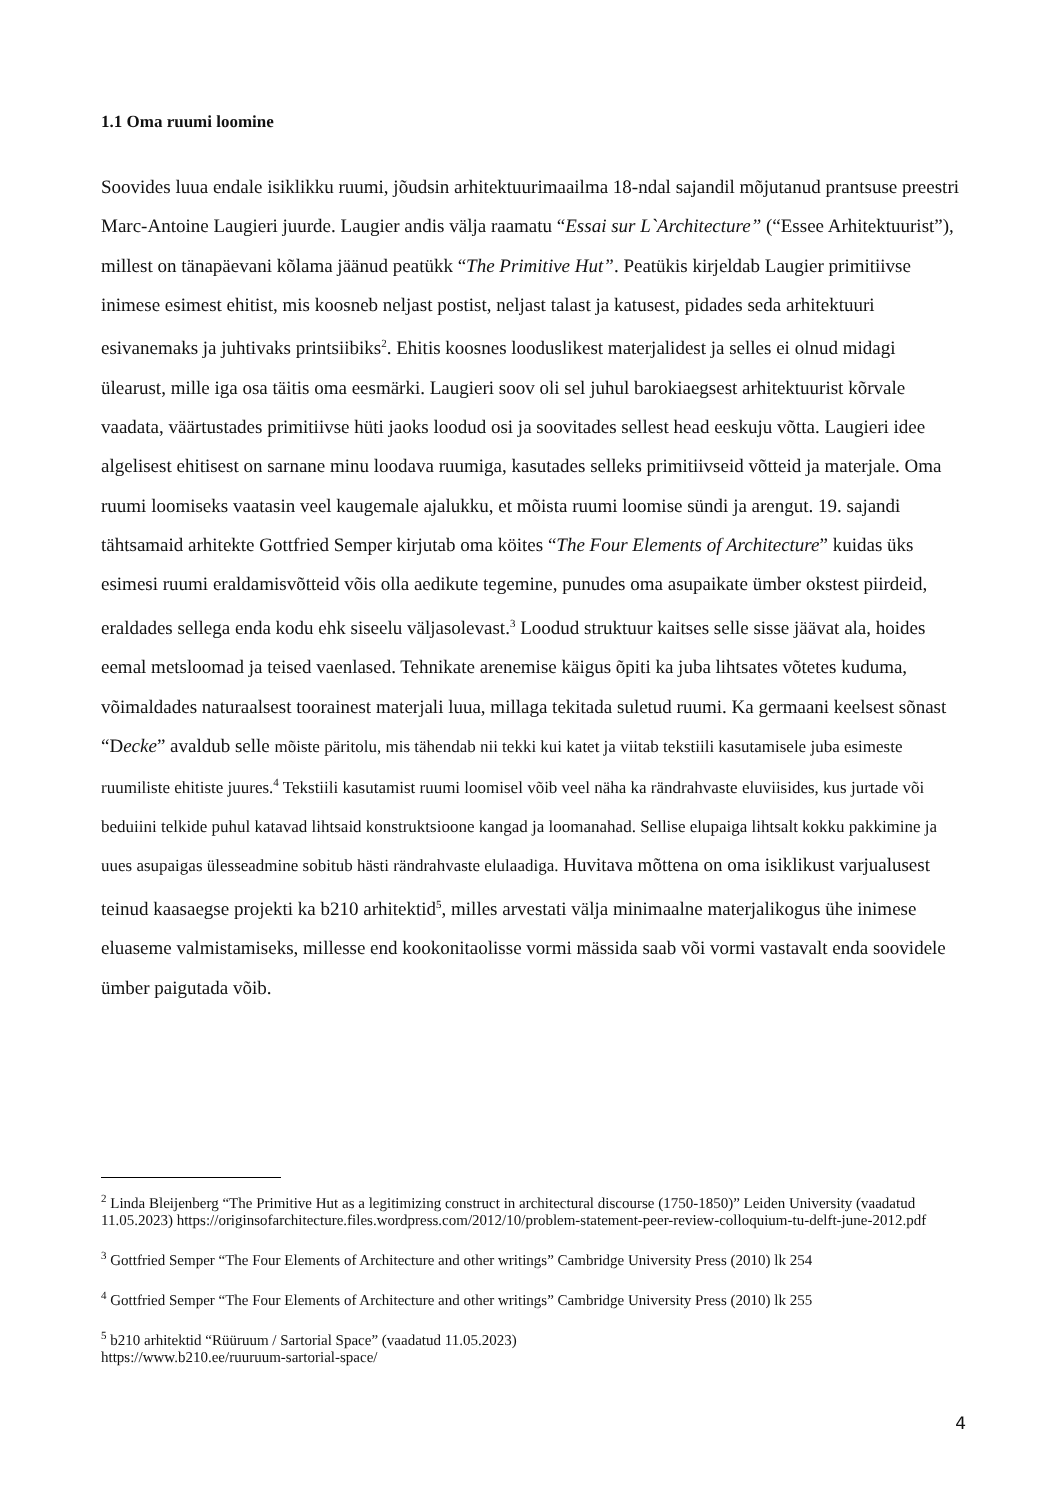1.1 Oma ruumi loomine
Soovides luua endale isiklikku ruumi, jõudsin arhitektuurimaailma 18-ndal sajandil mõjutanud prantsuse preestri Marc-Antoine Laugieri juurde. Laugier andis välja raamatu “Essai sur L`Architecture” (“Essee Arhitektuurist”), millest on tänapäevani kõlama jäänud peatükk “The Primitive Hut”. Peatükis kirjeldab Laugier primitiivse inimese esimest ehitist, mis koosneb neljast postist, neljast talast ja katusest, pidades seda arhitektuuri esivanemaks ja juhtivaks printsiibiks<sup>2</sup>. Ehitis koosnes looduslikest materjalidest ja selles ei olnud midagi ülearust, mille iga osa täitis oma eesmärki. Laugieri soov oli sel juhul barokiaegsest arhitektuurist kõrvale vaadata, väärtustades primitiivse hüti jaoks loodud osi ja soovitades sellest head eeskuju võtta. Laugieri idee algelisest ehitisest on sarnane minu loodava ruumiga, kasutades selleks primitiivseid võtteid ja materjale. Oma ruumi loomiseks vaatasin veel kaugemale ajalukku, et mõista ruumi loomise sündi ja arengut. 19. sajandi tähtsamaid arhitekte Gottfried Semper kirjutab oma köites “The Four Elements of Architecture” kuidas üks esimesi ruumi eraldamisvõtteid võis olla aedikute tegemine, punudes oma asupaikate ümber okstest piirdeid, eraldades sellega enda kodu ehk siseelu väljasolevast.<sup>3</sup> Loodud struktuur kaitses selle sisse jäävat ala, hoides eemal metsloomad ja teised vaenlased. Tehnikate arenemise käigus õpiti ka juba lihtsates võtetes kuduma, võimaldades naturaalsest toorainest materjali luua, millaga tekitada suletud ruumi. Ka germaani keelsest sõnast “Decke” avaldub selle mõiste päritolu, mis tähendab nii tekki kui katet ja viitab tekstiili kasutamisele juba esimeste ruumiliste ehitiste juures.<sup>4</sup> Tekstiili kasutamist ruumi loomisel võib veel näha ka rändrahvaste eluviisides, kus jurtade või beduiini telkide puhul katavad lihtsaid konstruktsioone kangad ja loomanahad. Sellise elupaiga lihtsalt kokku pakkimine ja uues asupaigas ülesseadmine sobitub hästi rändrahvaste elulaadiga. Huvitava mõttena on oma isiklikust varjualusest teinud kaasaegse projekti ka b210 arhitektid<sup>5</sup>, milles arvestati välja minimaalne materjalikogus ühe inimese eluaseme valmistamiseks, millesse end kookonitaolisse vormi mässida saab või vormi vastavalt enda soovidele ümber paigutada võib.
<sup>2</sup> Linda Bleijenberg “The Primitive Hut as a legitimizing construct in architectural discourse (1750-1850)” Leiden University (vaadatud 11.05.2023) https://originsofarchitecture.files.wordpress.com/2012/10/problem-statement-peer-review-colloquium-tu-delft-june-2012.pdf
<sup>3</sup> Gottfried Semper “The Four Elements of Architecture and other writings” Cambridge University Press (2010) lk 254
<sup>4</sup> Gottfried Semper “The Four Elements of Architecture and other writings” Cambridge University Press (2010) lk 255
<sup>5</sup> b210 arhitektid “Rüüruum / Sartorial Space” (vaadatud 11.05.2023)
https://www.b210.ee/ruuruum-sartorial-space/
4